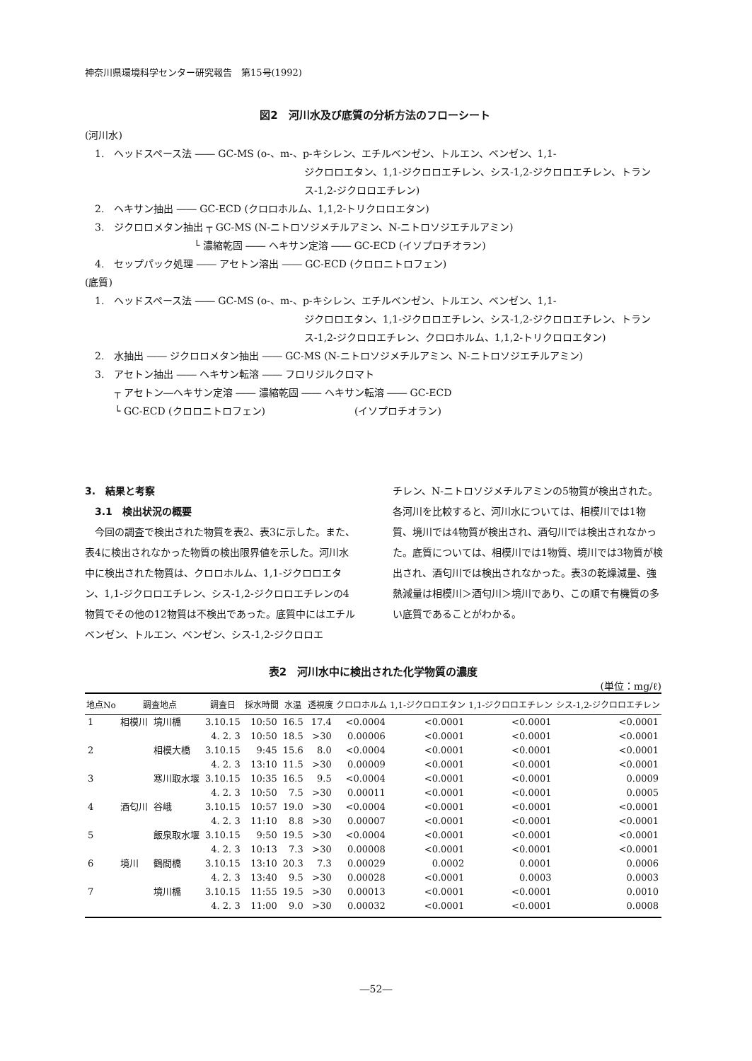神奈川県環境科学センター研究報告　第15号(1992)
図2　河川水及び底質の分析方法のフローシート
(河川水)
　1.　ヘッドスペース法 ―― GC-MS (o-、m-、p-キシレン、エチルベンゼン、トルエン、ベンゼン、1,1-
ジクロロエタン、1,1-ジクロロエチレン、シス-1,2-ジクロロエチレン、トランス-1,2-ジクロロエチレン)
　2.　ヘキサン抽出 ―― GC-ECD (クロロホルム、1,1,2-トリクロロエタン)
　3.　ジクロロメタン抽出 ┬ GC-MS (N-ニトロソジメチルアミン、N-ニトロソジエチルアミン)
　　　　　　　　　　　└ 濃縮乾固 ―― ヘキサン定溶 ―― GC-ECD (イソプロチオラン)
　4.　セップパック処理 ―― アセトン溶出 ―― GC-ECD (クロロニトロフェン)
(底質)
　1.　ヘッドスペース法 ―― GC-MS (o-、m-、p-キシレン、エチルベンゼン、トルエン、ベンゼン、1,1-
ジクロロエタン、1,1-ジクロロエチレン、シス-1,2-ジクロロエチレン、トランス-1,2-ジクロロエチレン、クロロホルム、1,1,2-トリクロロエタン)
　2.　水抽出 ―― ジクロロメタン抽出 ―― GC-MS (N-ニトロソジメチルアミン、N-ニトロソジエチルアミン)
　3.　アセトン抽出 ―― ヘキサン転溶 ―― フロリジルクロマト
　　　┬ アセトン―ヘキサン定溶 ―― 濃縮乾固 ―― ヘキサン転溶 ―― GC-ECD
　　　└ GC-ECD (クロロニトロフェン)　　　　　　　　　(イソプロチオラン)
3.　結果と考察
　3.1　検出状況の概要
　今回の調査で検出された物質を表2、表3に示した。また、表4に検出されなかった物質の検出限界値を示した。河川水中に検出された物質は、クロロホルム、1,1-ジクロロエタン、1,1-ジクロロエチレン、シス-1,2-ジクロロエチレンの4物質でその他の12物質は不検出であった。底質中にはエチルベンゼン、トルエン、ベンゼン、シス-1,2-ジクロロエ
チレン、N-ニトロソジメチルアミンの5物質が検出された。各河川を比較すると、河川水については、相模川では1物質、境川では4物質が検出され、酒匂川では検出されなかった。底質については、相模川では1物質、境川では3物質が検出され、酒匂川では検出されなかった。表3の乾燥減量、強熱減量は相模川＞酒匂川＞境川であり、この順で有機質の多い底質であることがわかる。
表2　河川水中に検出された化学物質の濃度
(単位：mg/ℓ)
| 地点No | 調査地点 | | 調査日 | 採水時間 | 水温 | 透視度 | クロロホルム | 1,1-ジクロロエタン | 1,1-ジクロロエチレン | シス-1,2-ジクロロエチレン |
| --- | --- | --- | --- | --- | --- | --- | --- | --- | --- | --- |
| 1 | 相模川 | 境川橋 | 3.10.15 | 10:50 | 16.5 | 17.4 | <0.0004 | <0.0001 | <0.0001 | <0.0001 |
| | | | 4. 2. 3 | 10:50 | 18.5 | >30 | 0.00006 | <0.0001 | <0.0001 | <0.0001 |
| 2 | | 相模大橋 | 3.10.15 | 9:45 | 15.6 | 8.0 | <0.0004 | <0.0001 | <0.0001 | <0.0001 |
| | | | 4. 2. 3 | 13:10 | 11.5 | >30 | 0.00009 | <0.0001 | <0.0001 | <0.0001 |
| 3 | | 寒川取水堰 | 3.10.15 | 10:35 | 16.5 | 9.5 | <0.0004 | <0.0001 | <0.0001 | 0.0009 |
| | | | 4. 2. 3 | 10:50 | 7.5 | >30 | 0.00011 | <0.0001 | <0.0001 | 0.0005 |
| 4 | 酒匂川 | 谷峨 | 3.10.15 | 10:57 | 19.0 | >30 | <0.0004 | <0.0001 | <0.0001 | <0.0001 |
| | | | 4. 2. 3 | 11:10 | 8.8 | >30 | 0.00007 | <0.0001 | <0.0001 | <0.0001 |
| 5 | | 飯泉取水堰 | 3.10.15 | 9:50 | 19.5 | >30 | <0.0004 | <0.0001 | <0.0001 | <0.0001 |
| | | | 4. 2. 3 | 10:13 | 7.3 | >30 | 0.00008 | <0.0001 | <0.0001 | <0.0001 |
| 6 | 境川 | 鶴間橋 | 3.10.15 | 13:10 | 20.3 | 7.3 | 0.00029 | 0.0002 | 0.0001 | 0.0006 |
| | | | 4. 2. 3 | 13:40 | 9.5 | >30 | 0.00028 | <0.0001 | 0.0003 | 0.0003 |
| 7 | | 境川橋 | 3.10.15 | 11:55 | 19.5 | >30 | 0.00013 | <0.0001 | <0.0001 | 0.0010 |
| | | | 4. 2. 3 | 11:00 | 9.0 | >30 | 0.00032 | <0.0001 | <0.0001 | 0.0008 |
―52―